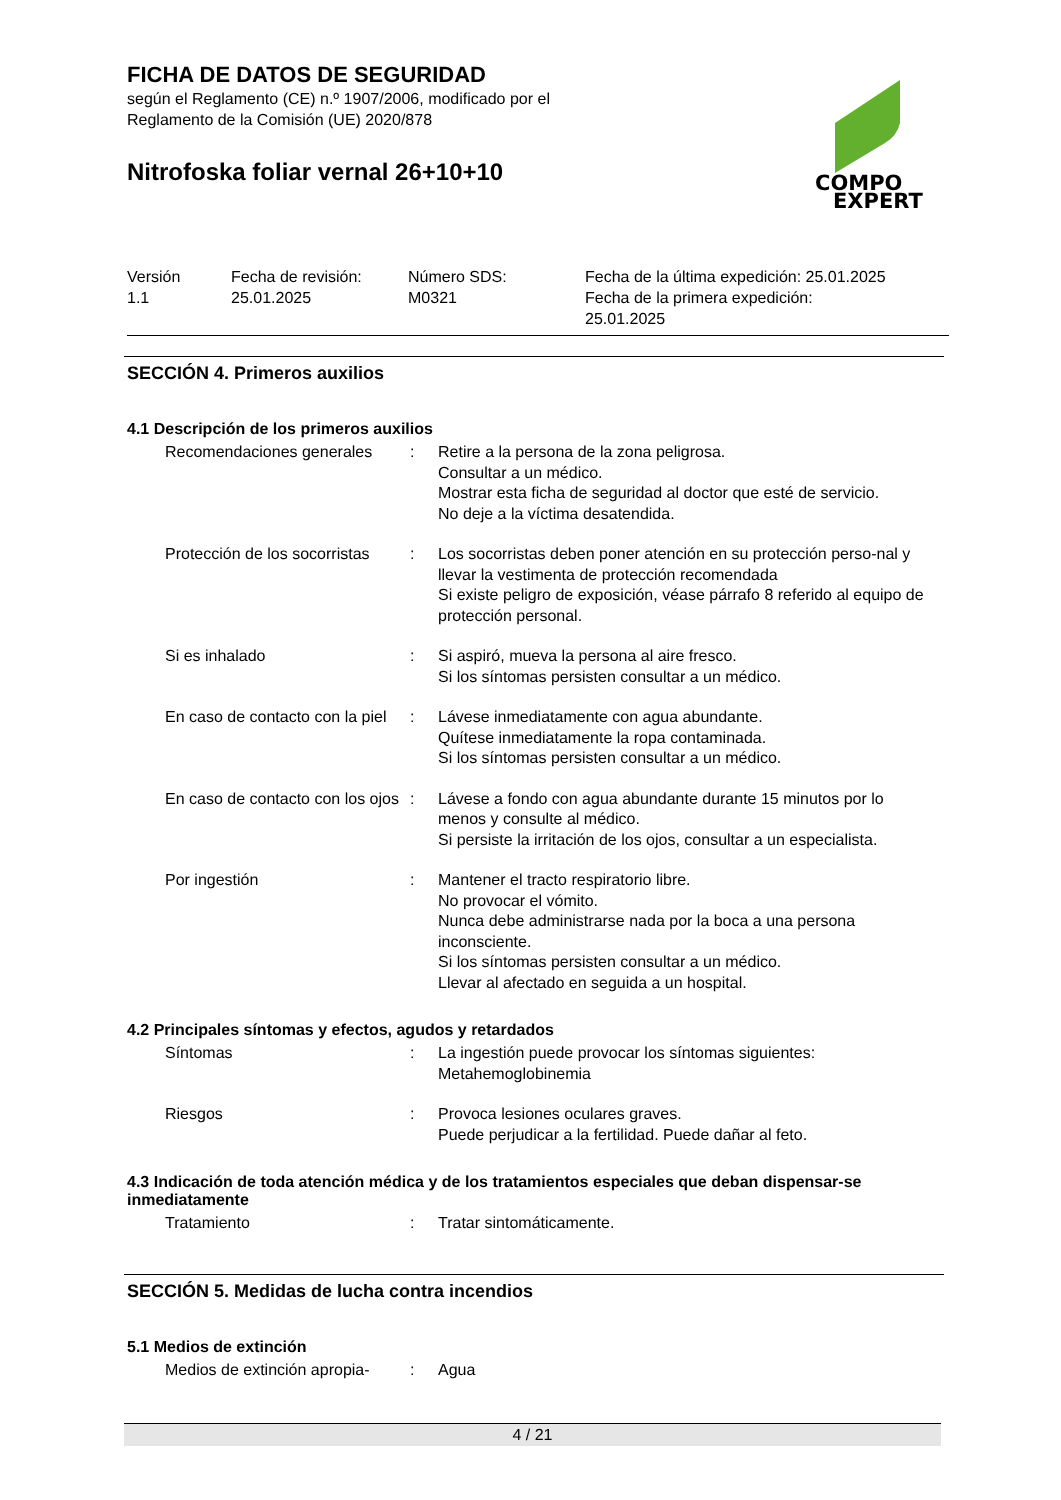COMPO
EXPERT
FICHA DE DATOS DE SEGURIDAD
según el Reglamento (CE) n.º 1907/2006, modificado por el
Reglamento de la Comisión (UE) 2020/878
Nitrofoska foliar vernal 26+10+10
| Versión 1.1 | Fecha de revisión: 25.01.2025 | Número SDS: M0321 | Fecha de la última expedición: 25.01.2025 Fecha de la primera expedición: 25.01.2025 |
SECCIÓN 4. Primeros auxilios
4.1 Descripción de los primeros auxilios
| Recomendaciones generales | : | Retire a la persona de la zona peligrosa. Consultar a un médico. Mostrar esta ficha de seguridad al doctor que esté de servicio. No deje a la víctima desatendida. |
| Protección de los socorristas | : | Los socorristas deben poner atención en su protección perso-nal y llevar la vestimenta de protección recomendada Si existe peligro de exposición, véase párrafo 8 referido al equipo de protección personal. |
| Si es inhalado | : | Si aspiró, mueva la persona al aire fresco. Si los síntomas persisten consultar a un médico. |
| En caso de contacto con la piel | : | Lávese inmediatamente con agua abundante. Quítese inmediatamente la ropa contaminada. Si los síntomas persisten consultar a un médico. |
| En caso de contacto con los ojos | : | Lávese a fondo con agua abundante durante 15 minutos por lo menos y consulte al médico. Si persiste la irritación de los ojos, consultar a un especialista. |
| Por ingestión | : | Mantener el tracto respiratorio libre. No provocar el vómito. Nunca debe administrarse nada por la boca a una persona inconsciente. Si los síntomas persisten consultar a un médico. Llevar al afectado en seguida a un hospital. |
4.2 Principales síntomas y efectos, agudos y retardados
| Síntomas | : | La ingestión puede provocar los síntomas siguientes: Metahemoglobinemia |
| Riesgos | : | Provoca lesiones oculares graves. Puede perjudicar a la fertilidad. Puede dañar al feto. |
4.3 Indicación de toda atención médica y de los tratamientos especiales que deban dispensar-se inmediatamente
| Tratamiento | : | Tratar sintomáticamente. |
SECCIÓN 5. Medidas de lucha contra incendios
5.1 Medios de extinción
| Medios de extinción apropia- | : | Agua |
4 / 21